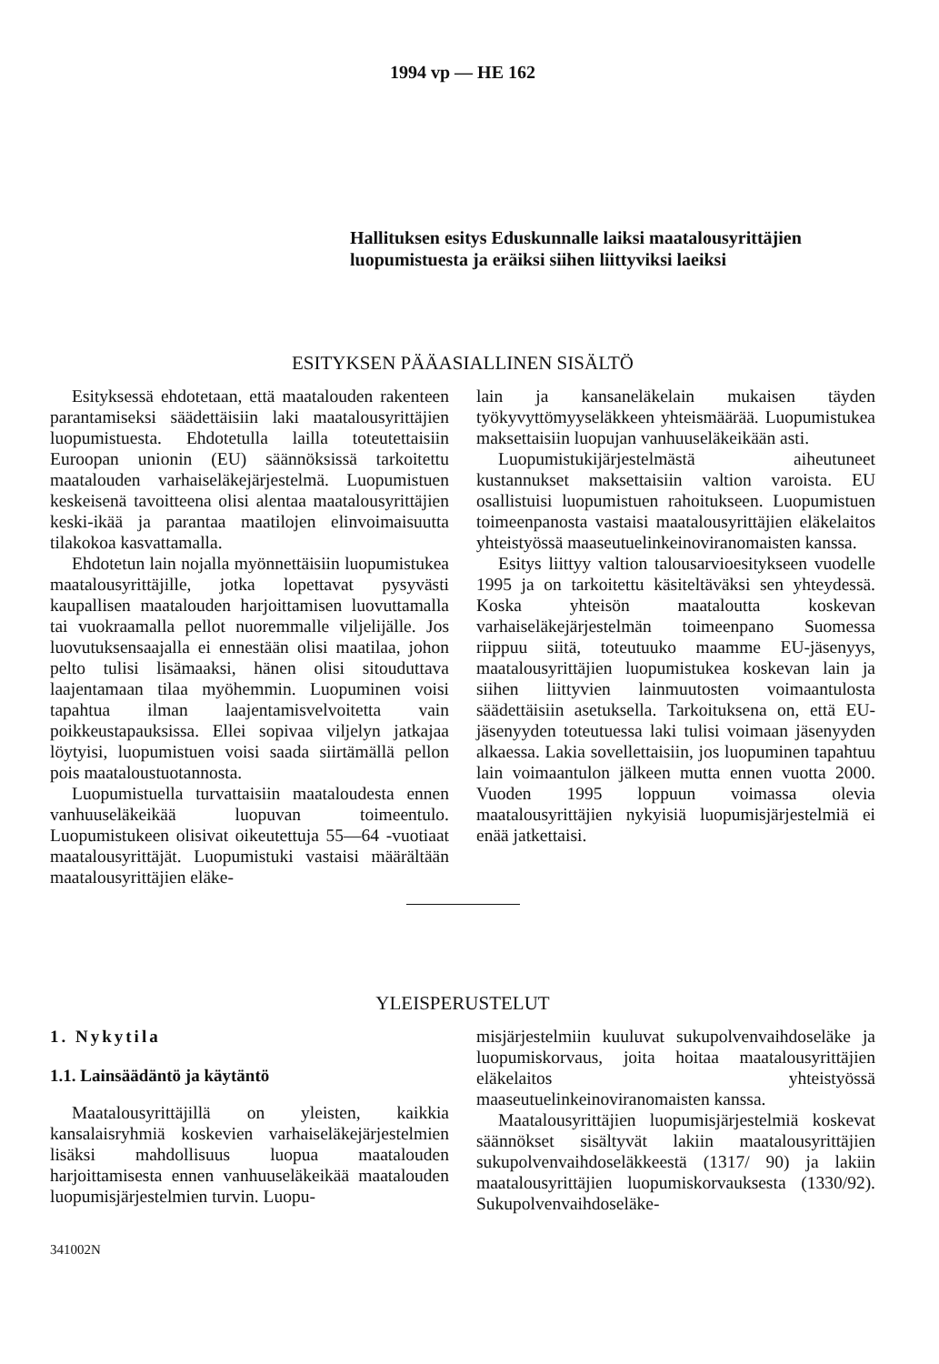1994 vp — HE 162
Hallituksen esitys Eduskunnalle laiksi maatalousyrittäjien luopumistuesta ja eräiksi siihen liittyviksi laeiksi
ESITYKSEN PÄÄASIALLINEN SISÄLTÖ
Esityksessä ehdotetaan, että maatalouden rakenteen parantamiseksi säädettäisiin laki maatalousyrittäjien luopumistuesta. Ehdotetulla lailla toteutettaisiin Euroopan unionin (EU) säännöksissä tarkoitettu maatalouden varhaiseläkejärjestelmä. Luopumistuen keskeisenä tavoitteena olisi alentaa maatalousyrittäjien keski-ikää ja parantaa maatilojen elinvoimaisuutta tilakokoa kasvattamalla.
Ehdotetun lain nojalla myönnettäisiin luopumistukea maatalousyrittäjille, jotka lopettavat pysyvästi kaupallisen maatalouden harjoittamisen luovuttamalla tai vuokraamalla pellot nuoremmalle viljelijälle. Jos luovutuksensaajalla ei ennestään olisi maatilaa, johon pelto tulisi lisämaaksi, hänen olisi sitouduttava laajentamaan tilaa myöhemmin. Luopuminen voisi tapahtua ilman laajentamisvelvoitetta vain poikkeustapauksissa. Ellei sopivaa viljelyn jatkajaa löytyisi, luopumistuen voisi saada siirtämällä pellon pois maataloustuotannosta.
Luopumistuella turvattaisiin maataloudesta ennen vanhuuseläkeikää luopuvan toimeentulo. Luopumistukeen olisivat oikeutettuja 55—64 -vuotiaat maatalousyrittäjät. Luopumistuki vastaisi määrältään maatalousyrittäjien eläke-
lain ja kansaneläkelain mukaisen täyden työkyvyttömyyseläkkeen yhteismäärää. Luopumistukea maksettaisiin luopujan vanhuuseläkeikään asti.
Luopumistukijärjestelmästä aiheutuneet kustannukset maksettaisiin valtion varoista. EU osallistuisi luopumistuen rahoitukseen. Luopumistuen toimeenpanosta vastaisi maatalousyrittäjien eläkelaitos yhteistyössä maaseutuelinkeinoviranomaisten kanssa.
Esitys liittyy valtion talousarvioesitykseen vuodelle 1995 ja on tarkoitettu käsiteltäväksi sen yhteydessä. Koska yhteisön maataloutta koskevan varhaiseläkejärjestelmän toimeenpano Suomessa riippuu siitä, toteutuuko maamme EU-jäsenyys, maatalousyrittäjien luopumistukea koskevan lain ja siihen liittyvien lainmuutosten voimaantulosta säädettäisiin asetuksella. Tarkoituksena on, että EU-jäsenyyden toteutuessa laki tulisi voimaan jäsenyyden alkaessa. Lakia sovellettaisiin, jos luopuminen tapahtuu lain voimaantulon jälkeen mutta ennen vuotta 2000. Vuoden 1995 loppuun voimassa olevia maatalousyrittäjien nykyisiä luopumisjärjestelmiä ei enää jatkettaisi.
YLEISPERUSTELUT
1. Nykytila
1.1. Lainsäädäntö ja käytäntö
Maatalousyrittäjillä on yleisten, kaikkia kansalaisryhmiä koskevien varhaiseläkejärjestelmien lisäksi mahdollisuus luopua maatalouden harjoittamisesta ennen vanhuuseläkeikää maatalouden luopumisjärjestelmien turvin. Luopu-
341002N
misjärjestelmiin kuuluvat sukupolvenvaihdoseläke ja luopumiskorvaus, joita hoitaa maatalousyrittäjien eläkelaitos yhteistyössä maaseutuelinkeinoviranomaisten kanssa.
Maatalousyrittäjien luopumisjärjestelmiä koskevat säännökset sisältyvät lakiin maatalousyrittäjien sukupolvenvaihdoseläkkeestä (1317/ 90) ja lakiin maatalousyrittäjien luopumiskorvauksesta (1330/92). Sukupolvenvaihdoseläke-